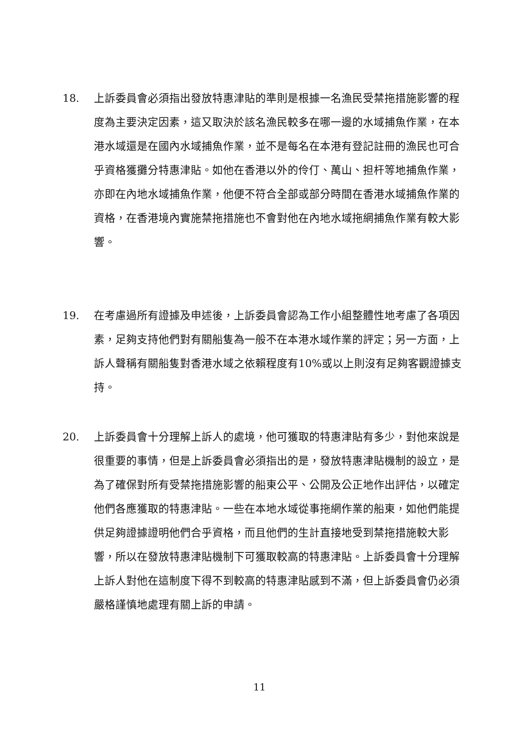18. 上訴委員會必須指出發放特惠津貼的準則是根據一名漁民受禁拖措施影響的程度為主要決定因素，這又取決於該名漁民較多在哪一邊的水域捕魚作業，在本港水域還是在國內水域捕魚作業，並不是每名在本港有登記註冊的漁民也可合乎資格獲攤分特惠津貼。如他在香港以外的伶仃、萬山、担杆等地捕魚作業，亦即在內地水域捕魚作業，他便不符合全部或部分時間在香港水域捕魚作業的資格，在香港境內實施禁拖措施也不會對他在內地水域拖網捕魚作業有較大影響。
19. 在考慮過所有證據及申述後，上訴委員會認為工作小組整體性地考慮了各項因素，足夠支持他們對有關船隻為一般不在本港水域作業的評定；另一方面，上訴人聲稱有關船隻對香港水域之依賴程度有10%或以上則沒有足夠客觀證據支持。
20. 上訴委員會十分理解上訴人的處境，他可獲取的特惠津貼有多少，對他來說是很重要的事情，但是上訴委員會必須指出的是，發放特惠津貼機制的設立，是為了確保對所有受禁拖措施影響的船東公平、公開及公正地作出評估，以確定他們各應獲取的特惠津貼。一些在本地水域從事拖網作業的船東，如他們能提供足夠證據證明他們合乎資格，而且他們的生計直接地受到禁拖措施較大影響，所以在發放特惠津貼機制下可獲取較高的特惠津貼。上訴委員會十分理解上訴人對他在這制度下得不到較高的特惠津貼感到不滿，但上訴委員會仍必須嚴格謹慎地處理有關上訴的申請。
11